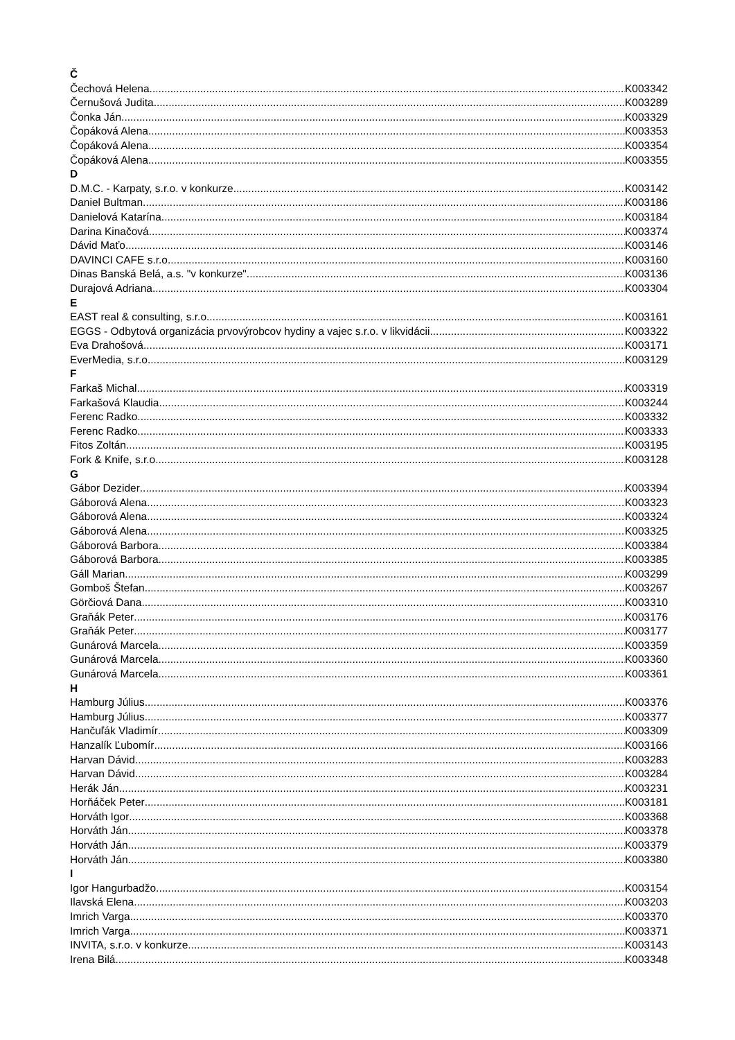Č
Čechová Helena K003342
Černušová Judita K003289
Čonka Ján K003329
Čopáková Alena K003353
Čopáková Alena K003354
Čopáková Alena K003355
D
D.M.C. - Karpaty, s.r.o. v konkurze K003142
Daniel Bultman K003186
Danielová Katarína K003184
Darina Kinačová K003374
Dávid Maťo K003146
DAVINCI CAFE s.r.o. K003160
Dinas Banská Belá, a.s. "v konkurze" K003136
Durajová Adriana K003304
E
EAST real & consulting, s.r.o. K003161
EGGS - Odbytová organizácia prvovýrobcov hydiny a vajec s.r.o. v likvidácii K003322
Eva Drahošová K003171
EverMedia, s.r.o. K003129
F
Farkaš Michal K003319
Farkašová Klaudia K003244
Ferenc Radko K003332
Ferenc Radko K003333
Fitos Zoltán K003195
Fork & Knife, s.r.o. K003128
G
Gábor Dezider K003394
Gáborová Alena K003323
Gáborová Alena K003324
Gáborová Alena K003325
Gáborová Barbora K003384
Gáborová Barbora K003385
Gáll Marian K003299
Gomboš Štefan K003267
Görčiová Dana K003310
Graňák Peter K003176
Graňák Peter K003177
Gunárová Marcela K003359
Gunárová Marcela K003360
Gunárová Marcela K003361
H
Hamburg Július K003376
Hamburg Július K003377
Hančuľák Vladimír K003309
Hanzalík Ľubomír K003166
Harvan Dávid K003283
Harvan Dávid K003284
Herák Ján K003231
Horňáček Peter K003181
Horváth Igor K003368
Horváth Ján K003378
Horváth Ján K003379
Horváth Ján K003380
I
Igor Hangurbadžo K003154
Ilavská Elena K003203
Imrich Varga K003370
Imrich Varga K003371
INVITA, s.r.o. v konkurze K003143
Irena Bilá K003348